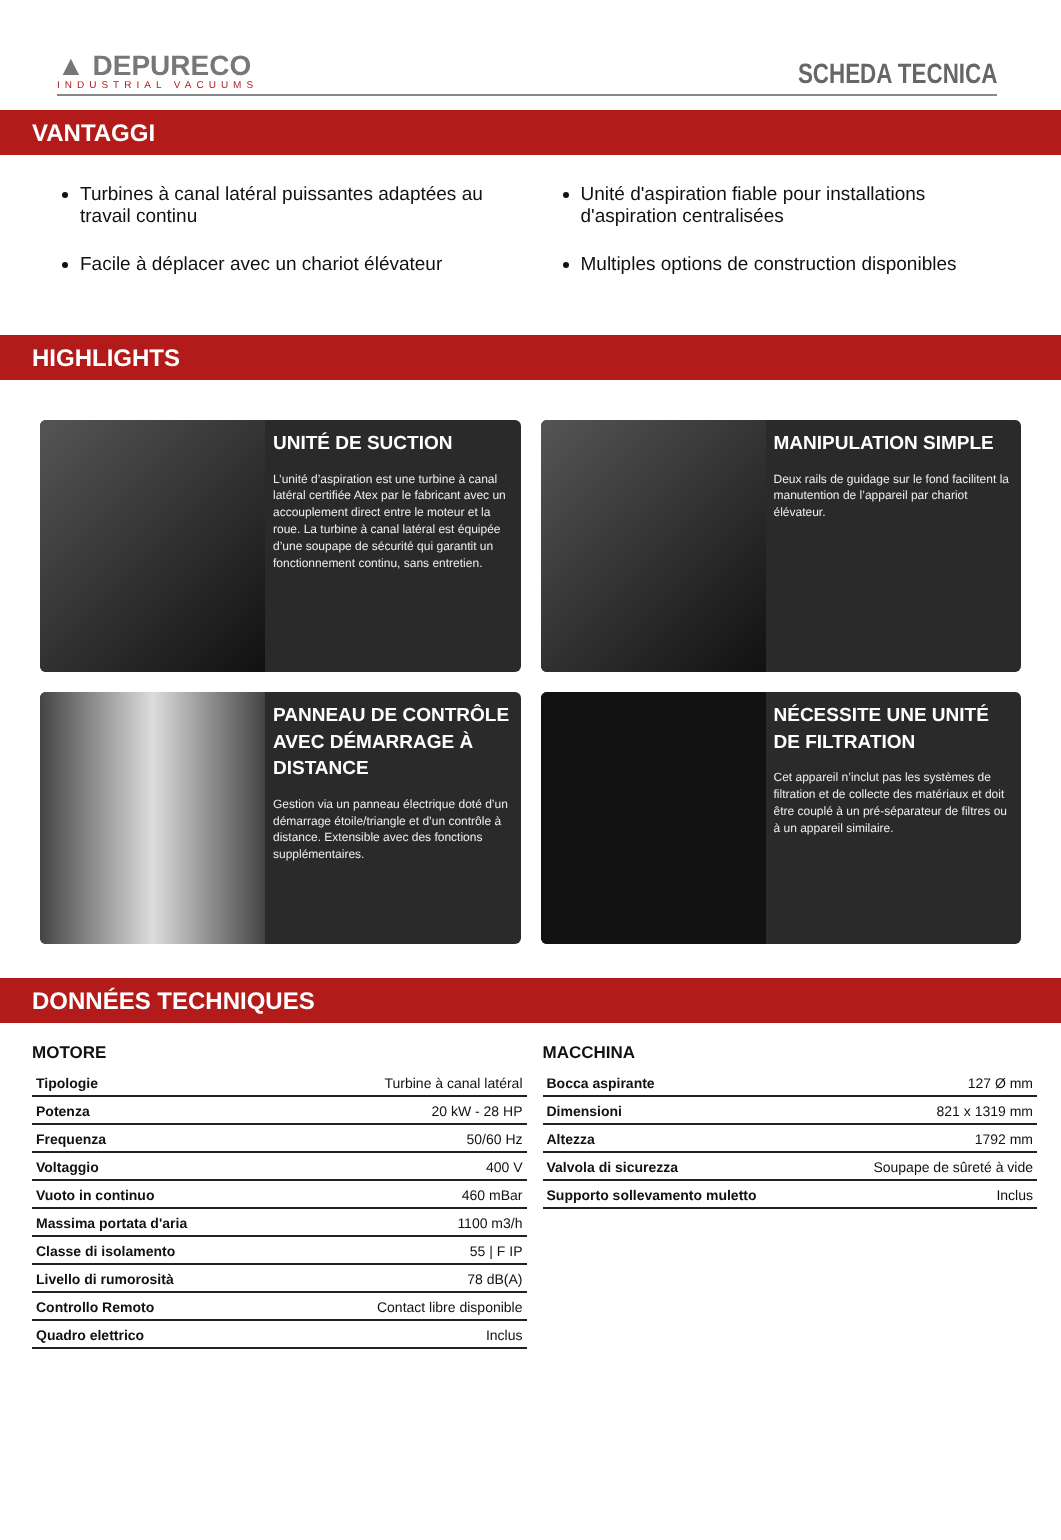▲ DEPURECO
INDUSTRIAL VACUUMS
SCHEDA TECNICA
VANTAGGI
Turbines à canal latéral puissantes adaptées au travail continu
Facile à déplacer avec un chariot élévateur
Unité d'aspiration fiable pour installations d'aspiration centralisées
Multiples options de construction disponibles
HIGHLIGHTS
UNITÉ DE SUCTION
L’unité d’aspiration est une turbine à canal latéral certifiée Atex par le fabricant avec un accouplement direct entre le moteur et la roue. La turbine à canal latéral est équipée d’une soupape de sécurité qui garantit un fonctionnement continu, sans entretien.
MANIPULATION SIMPLE
Deux rails de guidage sur le fond facilitent la manutention de l’appareil par chariot élévateur.
PANNEAU DE CONTRÔLE AVEC DÉMARRAGE À DISTANCE
Gestion via un panneau électrique doté d’un démarrage étoile/triangle et d’un contrôle à distance. Extensible avec des fonctions supplémentaires.
NÉCESSITE UNE UNITÉ DE FILTRATION
Cet appareil n’inclut pas les systèmes de filtration et de collecte des matériaux et doit être couplé à un pré-séparateur de filtres ou à un appareil similaire.
DONNÉES TECHNIQUES
MOTORE
| Tipologie | Turbine à canal latéral |
| Potenza | 20 kW - 28 HP |
| Frequenza | 50/60 Hz |
| Voltaggio | 400 V |
| Vuoto in continuo | 460 mBar |
| Massima portata d'aria | 1100 m3/h |
| Classe di isolamento | 55 / F IP |
| Livello di rumorosità | 78 dB(A) |
| Controllo Remoto | Contact libre disponible |
| Quadro elettrico | Inclus |
MACCHINA
| Bocca aspirante | 127 Ø mm |
| Dimensioni | 821 x 1319 mm |
| Altezza | 1792 mm |
| Valvola di sicurezza | Soupape de sûreté à vide |
| Supporto sollevamento muletto | Inclus |